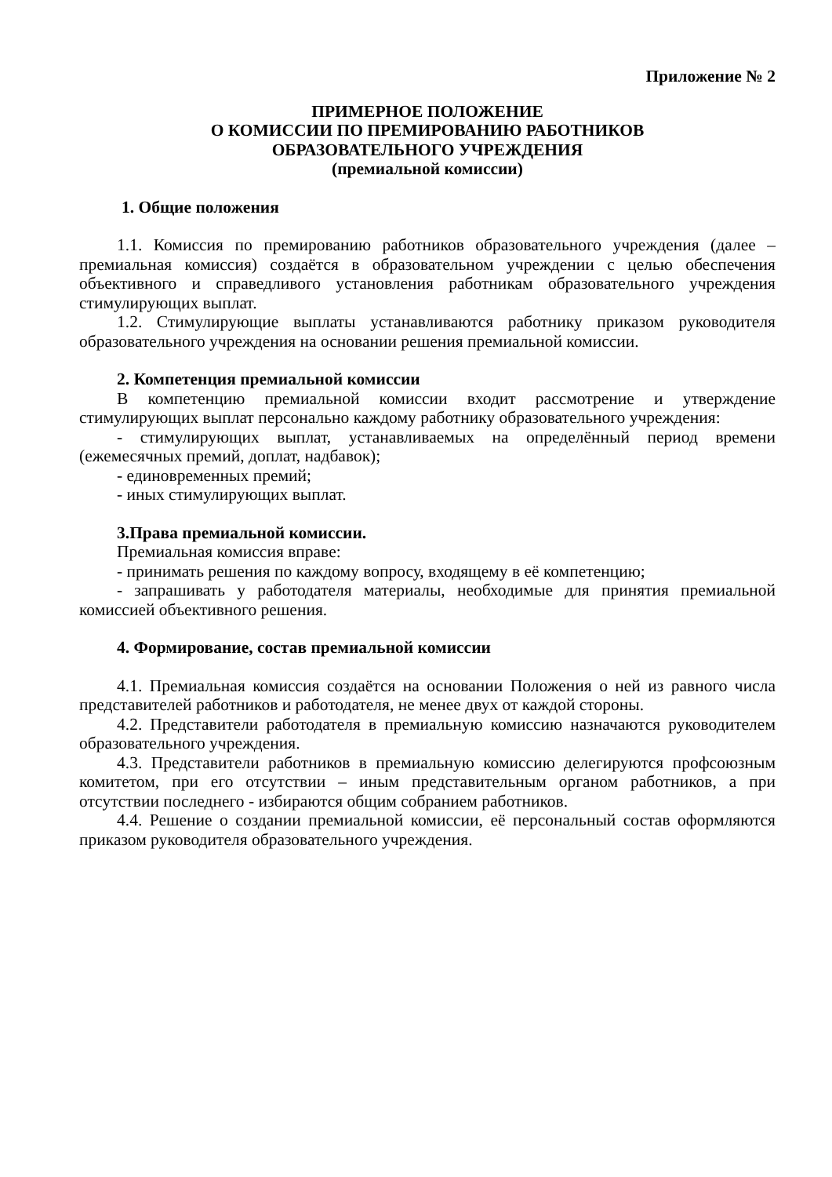Приложение № 2
ПРИМЕРНОЕ ПОЛОЖЕНИЕ
О КОМИССИИ ПО ПРЕМИРОВАНИЮ РАБОТНИКОВ
ОБРАЗОВАТЕЛЬНОГО УЧРЕЖДЕНИЯ
(премиальной комиссии)
1. Общие положения
1.1. Комиссия по премированию работников образовательного учреждения (далее – премиальная комиссия) создаётся в образовательном учреждении с целью обеспечения объективного и справедливого установления работникам образовательного учреждения стимулирующих выплат.
1.2. Стимулирующие выплаты устанавливаются работнику приказом руководителя образовательного учреждения на основании решения премиальной комиссии.
2. Компетенция премиальной комиссии
В компетенцию премиальной комиссии входит рассмотрение и утверждение стимулирующих выплат персонально каждому работнику образовательного учреждения:
- стимулирующих выплат, устанавливаемых на определённый период времени (ежемесячных премий, доплат, надбавок);
- единовременных премий;
- иных стимулирующих выплат.
3.Права премиальной комиссии.
Премиальная комиссия вправе:
- принимать решения по каждому вопросу, входящему в её компетенцию;
- запрашивать у работодателя материалы, необходимые для принятия премиальной комиссией объективного решения.
4. Формирование, состав премиальной комиссии
4.1. Премиальная комиссия создаётся на основании Положения о ней из равного числа представителей работников и работодателя, не менее двух от каждой стороны.
4.2. Представители работодателя в премиальную комиссию назначаются руководителем образовательного учреждения.
4.3. Представители работников в премиальную комиссию делегируются профсоюзным комитетом, при его отсутствии – иным представительным органом работников, а при отсутствии последнего - избираются общим собранием работников.
4.4. Решение о создании премиальной комиссии, её персональный состав оформляются приказом руководителя образовательного учреждения.